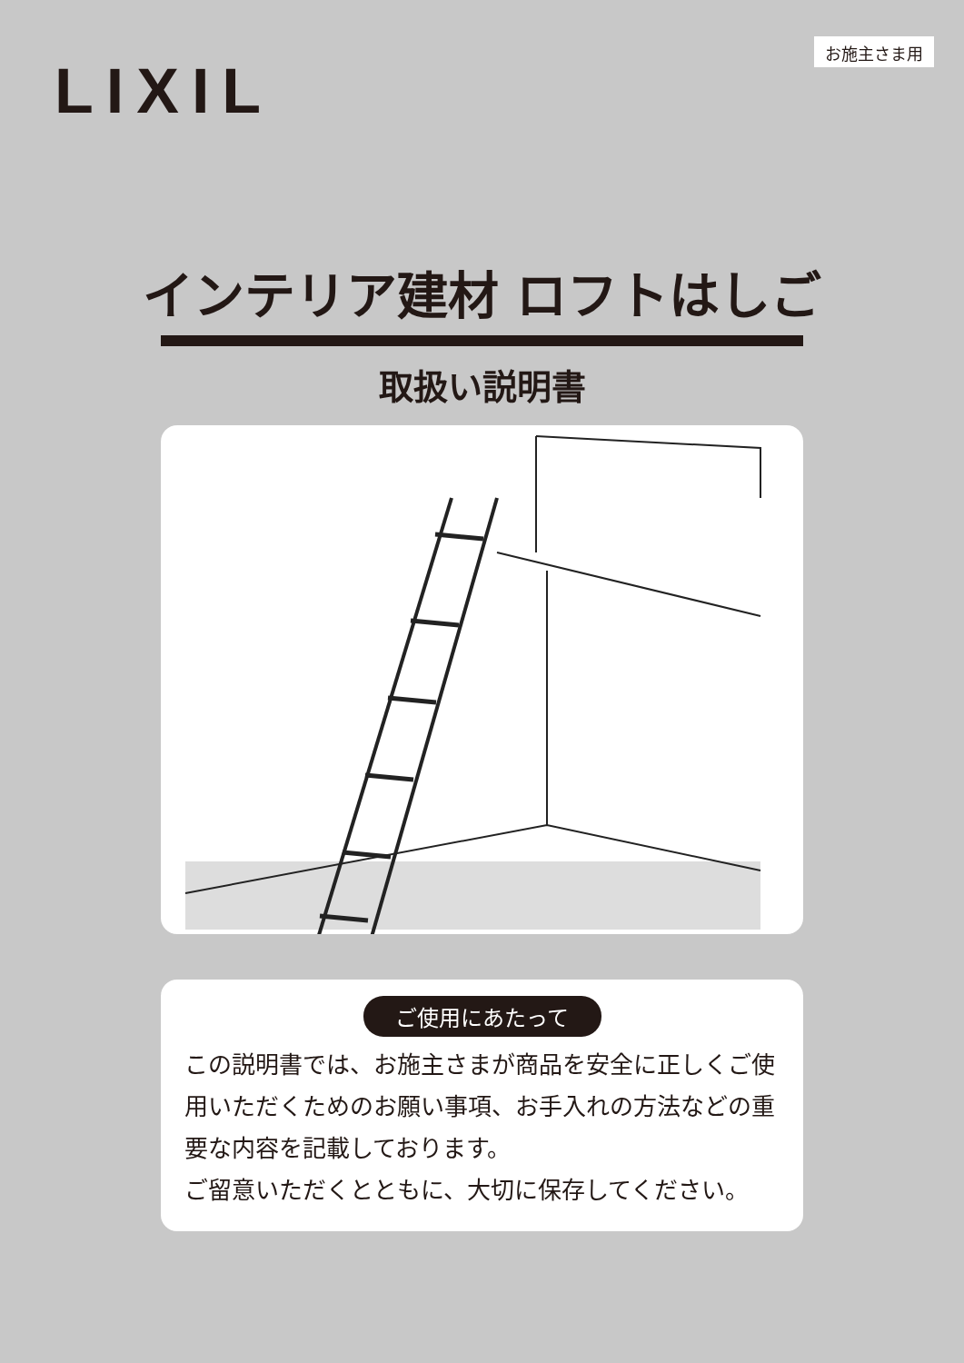LIXIL
お施主さま用
インテリア建材 ロフトはしご
取扱い説明書
ご使用にあたって
この説明書では、お施主さまが商品を安全に正しくご使用いただくためのお願い事項、お手入れの方法などの重要な内容を記載しております。
ご留意いただくとともに、大切に保存してください。